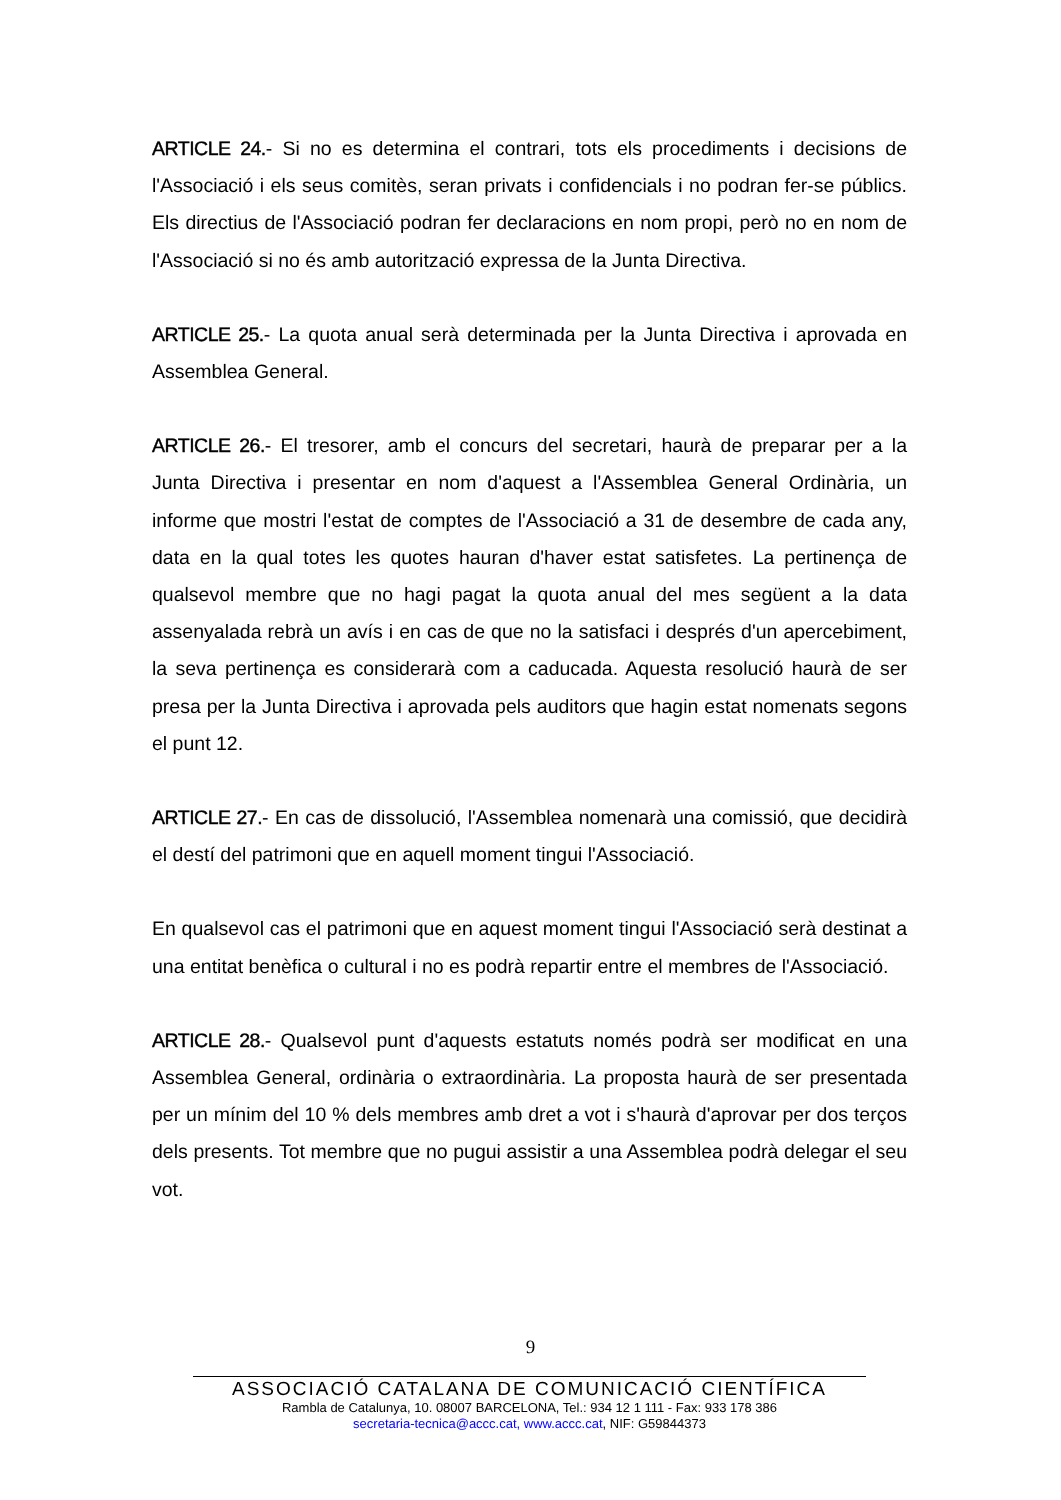ARTICLE 24.- Si no es determina el contrari, tots els procediments i decisions de l'Associació i els seus comitès, seran privats i confidencials i no podran fer-se públics. Els directius de l'Associació podran fer declaracions en nom propi, però no en nom de l'Associació si no és amb autorització expressa de la Junta Directiva.
ARTICLE 25.- La quota anual serà determinada per la Junta Directiva i aprovada en Assemblea General.
ARTICLE 26.- El tresorer, amb el concurs del secretari, haurà de preparar per a la Junta Directiva i presentar en nom d'aquest a l'Assemblea General Ordinària, un informe que mostri l'estat de comptes de l'Associació a 31 de desembre de cada any, data en la qual totes les quotes hauran d'haver estat satisfetes. La pertinença de qualsevol membre que no hagi pagat la quota anual del mes següent a la data assenyalada rebrà un avís i en cas de que no la satisfaci i després d'un apercebiment, la seva pertinença es considerarà com a caducada. Aquesta resolució haurà de ser presa per la Junta Directiva i aprovada pels auditors que hagin estat nomenats segons el punt 12.
ARTICLE 27.- En cas de dissolució, l'Assemblea nomenarà una comissió, que decidirà el destí del patrimoni que en aquell moment tingui l'Associació.
En qualsevol cas el patrimoni que en aquest moment tingui l'Associació serà destinat a una entitat benèfica o cultural i no es podrà repartir entre el membres de l'Associació.
ARTICLE 28.- Qualsevol punt d'aquests estatuts només podrà ser modificat en una Assemblea General, ordinària o extraordinària. La proposta haurà de ser presentada per un mínim del 10 % dels membres amb dret a vot i s'haurà d'aprovar per dos terços dels presents. Tot membre que no pugui assistir a una Assemblea podrà delegar el seu vot.
9
ASSOCIACIÓ CATALANA DE COMUNICACIÓ CIENTÍFICA
Rambla de Catalunya, 10. 08007 BARCELONA, Tel.: 934 12 1 111 - Fax: 933 178 386
secretaria-tecnica@accc.cat, www.accc.cat, NIF: G59844373